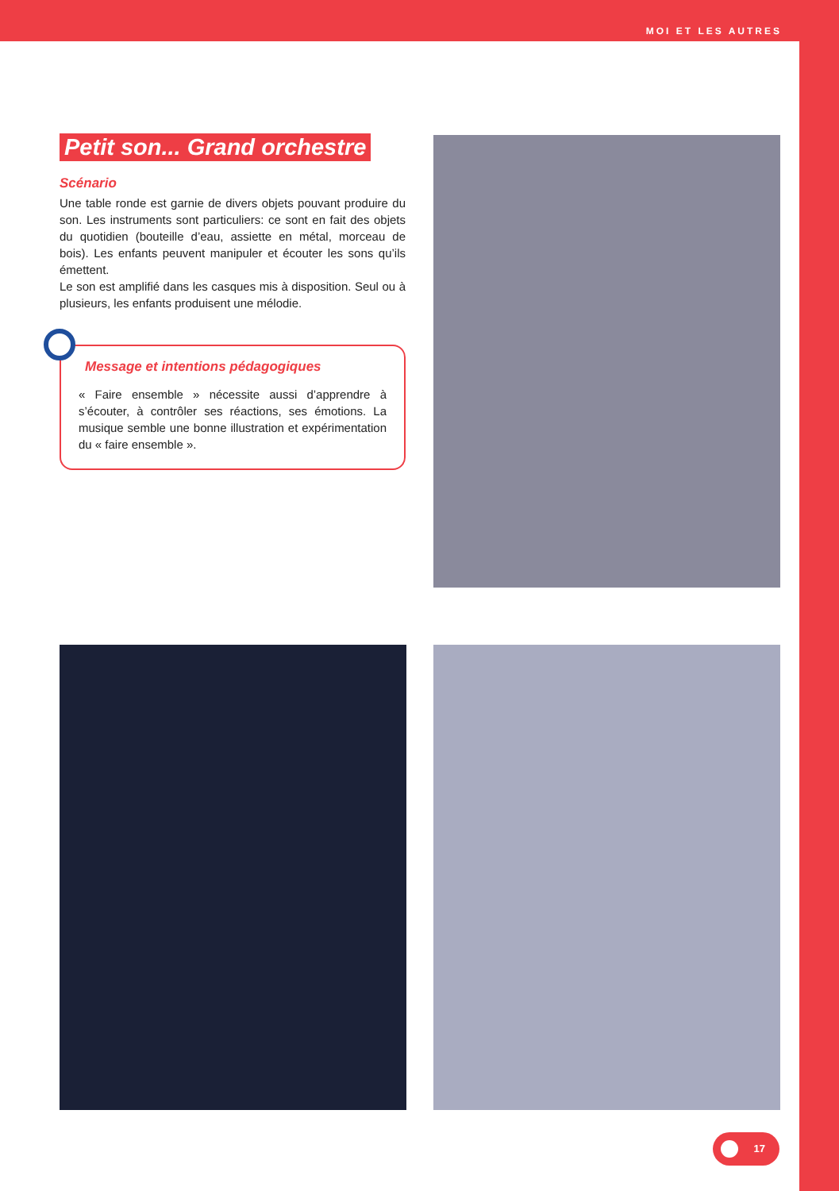MOI ET LES AUTRES
Petit son... Grand orchestre
Scénario
Une table ronde est garnie de divers objets pouvant produire du son. Les instruments sont particuliers: ce sont en fait des objets du quotidien (bouteille d’eau, assiette en métal, morceau de bois). Les enfants peuvent manipuler et écouter les sons qu’ils émettent.
Le son est amplifié dans les casques mis à disposition. Seul ou à plusieurs, les enfants produisent une mélodie.
Message et intentions pédagogiques
« Faire ensemble » nécessite aussi d’apprendre à s’écouter, à contrôler ses réactions, ses émotions. La musique semble une bonne illustration et expérimentation du « faire ensemble ».
17